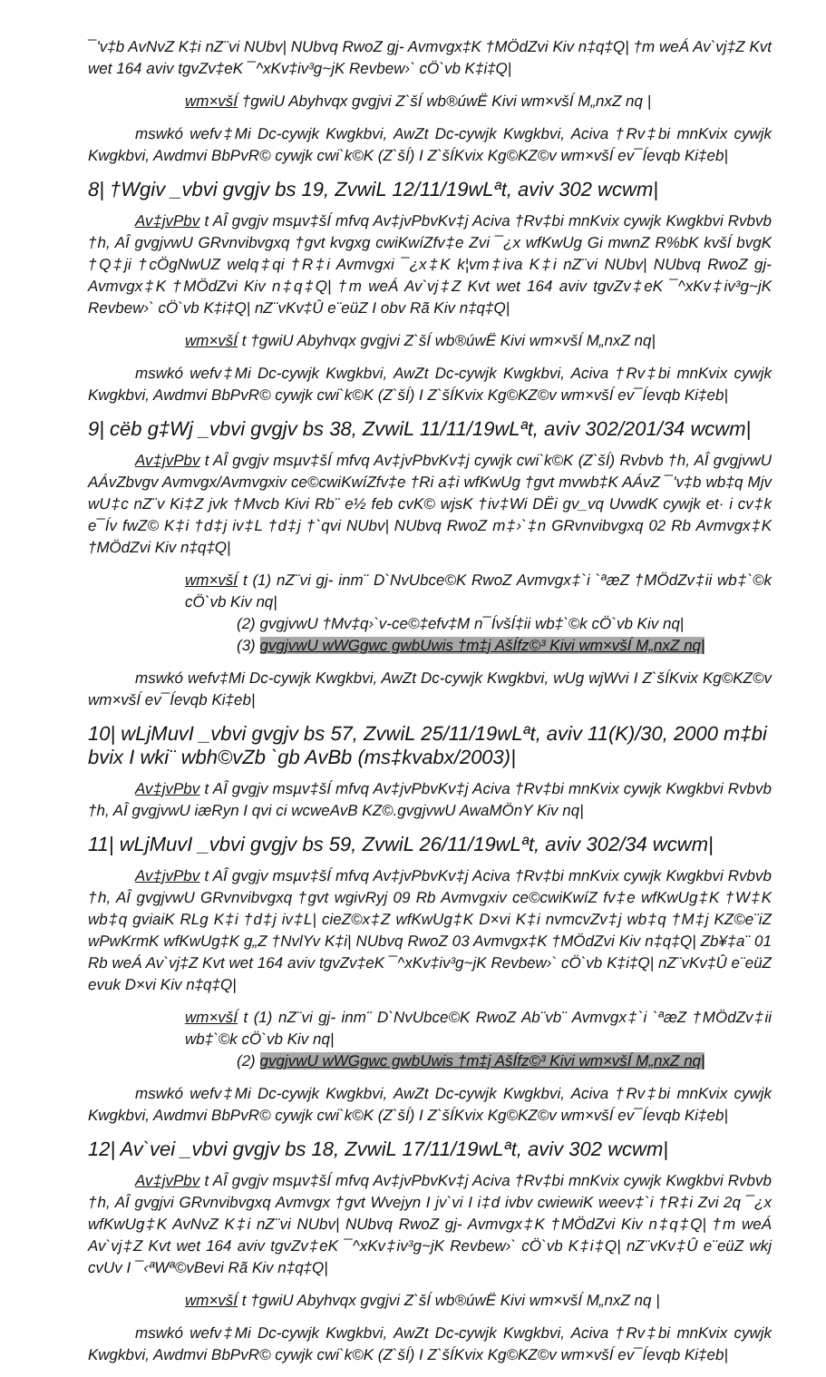¯'v‡b AvNvZ K‡i nZ¨vi NUbv| NUbvq RwoZ gj- Avmvgx‡K †MÖdZvi Kiv n‡q‡Q| †m weÁ Av`vj‡Z Kvt wet 164 aviv tgvZv‡eK ¯^xKv‡iv³g~jK Revbew›` cÖ`vb K‡i‡Q|
wm×všÍ †gwiU Abyhvqx gvgjvi Z`šÍ wb®úwË Kivi wm×všÍ M„nxZ nq |
mswkó wefv‡Mi Dc-cywjk Kwgkbvi, AwZt Dc-cywjk Kwgkbvi, Aciva †Rv‡bi mnKvix cywjk Kwgkbvi, Awdmvi BbPvR© cywjk cwi`k©K (Z`šÍ) I Z`šÍKvix Kg©KZ©v wm×všÍ ev¯Íevqb Ki‡eb|
8| †Wgiv _vbvi gvgjv bs 19, ZvwiL 12/11/19wLªt, aviv 302 wcwm|
Av‡jvPbv t AÎ gvgjv msµv‡šÍ mfvq Av‡jvPbvKv‡j Aciva †Rv‡bi mnKvix cywjk Kwgkbvi Rvbvb †h, AÎ gvgjvwU GRvnvibvgxq †gvt kvgxg cwiKwíZfv‡e Zvi ¯¿x wfKwUg Gi mwnZ R%bK kvšÍ bvgK †Q‡ji †cÖgNwUZ welq‡qi †R‡i Avmvgxi ¯¿x‡K k¦vm‡iva K‡i nZ¨vi NUbv| NUbvq RwoZ gj- Avmvgx‡K †MÖdZvi Kiv n‡q‡Q| †m weÁ Av`vj‡Z Kvt wet 164 aviv tgvZv‡eK ¯^xKv‡iv³g~jK Revbew›` cÖ`vb K‡i‡Q| nZ¨vKv‡Û e¨eüZ I obv Rã Kiv n‡q‡Q|
wm×všÍ t †gwiU Abyhvqx gvgjvi Z`šÍ wb®úwË Kivi wm×všÍ M„nxZ nq|
mswkó wefv‡Mi Dc-cywjk Kwgkbvi, AwZt Dc-cywjk Kwgkbvi, Aciva †Rv‡bi mnKvix cywjk Kwgkbvi, Awdmvi BbPvR© cywjk cwi`k©K (Z`šÍ) I Z`šÍKvix Kg©KZ©v wm×všÍ ev¯Íevqb Ki‡eb|
9| cëb g‡Wj _vbvi gvgjv bs 38, ZvwiL 11/11/19wLªt, aviv 302/201/34 wcwm|
Av‡jvPbv t AÎ gvgjv msµv‡šÍ mfvq Av‡jvPbvKv‡j cywjk cwi`k©K (Z`šÍ) Rvbvb †h, AÎ gvgjvwU AÁvZbvgv Avmvgx/Avmvgxiv ce©cwiKwíZfv‡e †Ri a‡i wfKwUg †gvt mvwb‡K AÁvZ ¯'v‡b wb‡q Mjv wU‡c nZ¨v Ki‡Z jvk †Mvcb Kivi Rb¨ e½ feb cvK© wjsK †iv‡Wi DËi gv_vq UvwdK cywjk et· i cv‡k e¯Ív fwZ© K‡i †d‡j iv‡L †d‡j †`qvi NUbv| NUbvq RwoZ m‡›`‡n GRvnvibvgxq 02 Rb Avmvgx‡K †MÖdZvi Kiv n‡q‡Q|
wm×všÍ t (1) nZ¨vi gj- inm¨ D`NvUbce©K RwoZ Avmvgx‡`i `ªæZ †MÖdZv‡ii wb‡`©k cÖ`vb Kiv nq|
(2) gvgjvwU †Mv‡q›`v-ce©‡efv‡M n¯ÍvšÍ‡ii wb‡`©k cÖ`vb Kiv nq|
(3) gvgjvwU wWGgwc gwbUwis †m‡j AšÍfz©³ Kivi wm×všÍ M„nxZ nq|
mswkó wefv‡Mi Dc-cywjk Kwgkbvi, AwZt Dc-cywjk Kwgkbvi, wUg wjWvi I Z`šÍKvix Kg©KZ©v wm×všÍ ev¯Íevqb Ki‡eb|
10| wLjMuvI _vbvi gvgjv bs 57, ZvwiL 25/11/19wLªt, aviv 11(K)/30, 2000 m‡bi bvix I wki¨ wbh©vZb `gb AvBb (ms‡kvabx/2003)|
Av‡jvPbv t AÎ gvgjv msµv‡šÍ mfvq Av‡jvPbvKv‡j Aciva †Rv‡bi mnKvix cywjk Kwgkbvi Rvbvb †h, AÎ gvgjvwU iæRyn I qvi ci wcweAvB KZ©.gvgjvwU AwaMÖnY Kiv nq|
11| wLjMuvI _vbvi gvgjv bs 59, ZvwiL 26/11/19wLªt, aviv 302/34 wcwm|
Av‡jvPbv t AÎ gvgjv msµv‡šÍ mfvq Av‡jvPbvKv‡j Aciva †Rv‡bi mnKvix cywjk Kwgkbvi Rvbvb †h, AÎ gvgjvwU GRvnvibvgxq †gvt wgivRyj 09 Rb Avmvgxiv ce©cwiKwíZ fv‡e wfKwUg‡K †W‡K wb‡q gviaiK RLg K‡i †d‡j iv‡L| cieZ©x‡Z wfKwUg‡K D×vi K‡i nvmcvZv‡j wb‡q †M‡j KZ©e¨iZ wPwKrmK wfKwUg‡K g„Z †NvlYv K‡i| NUbvq RwoZ 03 Avmvgx‡K †MÖdZvi Kiv n‡q‡Q| Zb¥‡a¨ 01 Rb weÁ Av`vj‡Z Kvt wet 164 aviv tgvZv‡eK ¯^xKv‡iv³g~jK Revbew›` cÖ`vb K‡i‡Q| nZ¨vKv‡Û e¨eüZ evuk D×vi Kiv n‡q‡Q|
wm×všÍ t (1) nZ¨vi gj- inm¨ D`NvUbce©K RwoZ Ab¨vb¨ Avmvgx‡`i `ªæZ †MÖdZv‡ii wb‡`©k cÖ`vb Kiv nq|
(2) gvgjvwU wWGgwc gwbUwis †m‡j AšÍfz©³ Kivi wm×všÍ M„nxZ nq|
mswkó wefv‡Mi Dc-cywjk Kwgkbvi, AwZt Dc-cywjk Kwgkbvi, Aciva †Rv‡bi mnKvix cywjk Kwgkbvi, Awdmvi BbPvR© cywjk cwi`k©K (Z`šÍ) I Z`šÍKvix Kg©KZ©v wm×všÍ ev¯Íevqb Ki‡eb|
12| Av`vei _vbvi gvgjv bs 18, ZvwiL 17/11/19wLªt, aviv 302 wcwm|
Av‡jvPbv t AÎ gvgjv msµv‡šÍ mfvq Av‡jvPbvKv‡j Aciva †Rv‡bi mnKvix cywjk Kwgkbvi Rvbvb †h, AÎ gvgjvi GRvnvibvgxq Avmvgx †gvt Wvejyn I jv`vi I i‡d ivbv cwiewiK weev‡`i †R‡i Zvi 2q ¯¿x wfKwUg‡K AvNvZ K‡i nZ¨vi NUbv| NUbvq RwoZ gj- Avmvgx‡K †MÖdZvi Kiv n‡q‡Q| †m weÁ Av`vj‡Z Kvt wet 164 aviv tgvZv‡eK ¯^xKv‡iv³g~jK Revbew›` cÖ`vb K‡i‡Q| nZ¨vKv‡Û e¨eüZ wkj cvUv I ¯‹ªWª©vBevi Rã Kiv n‡q‡Q|
wm×všÍ t †gwiU Abyhvqx gvgjvi Z`šÍ wb®úwË Kivi wm×všÍ M„nxZ nq |
mswkó wefv‡Mi Dc-cywjk Kwgkbvi, AwZt Dc-cywjk Kwgkbvi, Aciva †Rv‡bi mnKvix cywjk Kwgkbvi, Awdmvi BbPvR© cywjk cwi`k©K (Z`šÍ) I Z`šÍKvix Kg©KZ©v wm×všÍ ev¯Íevqb Ki‡eb|